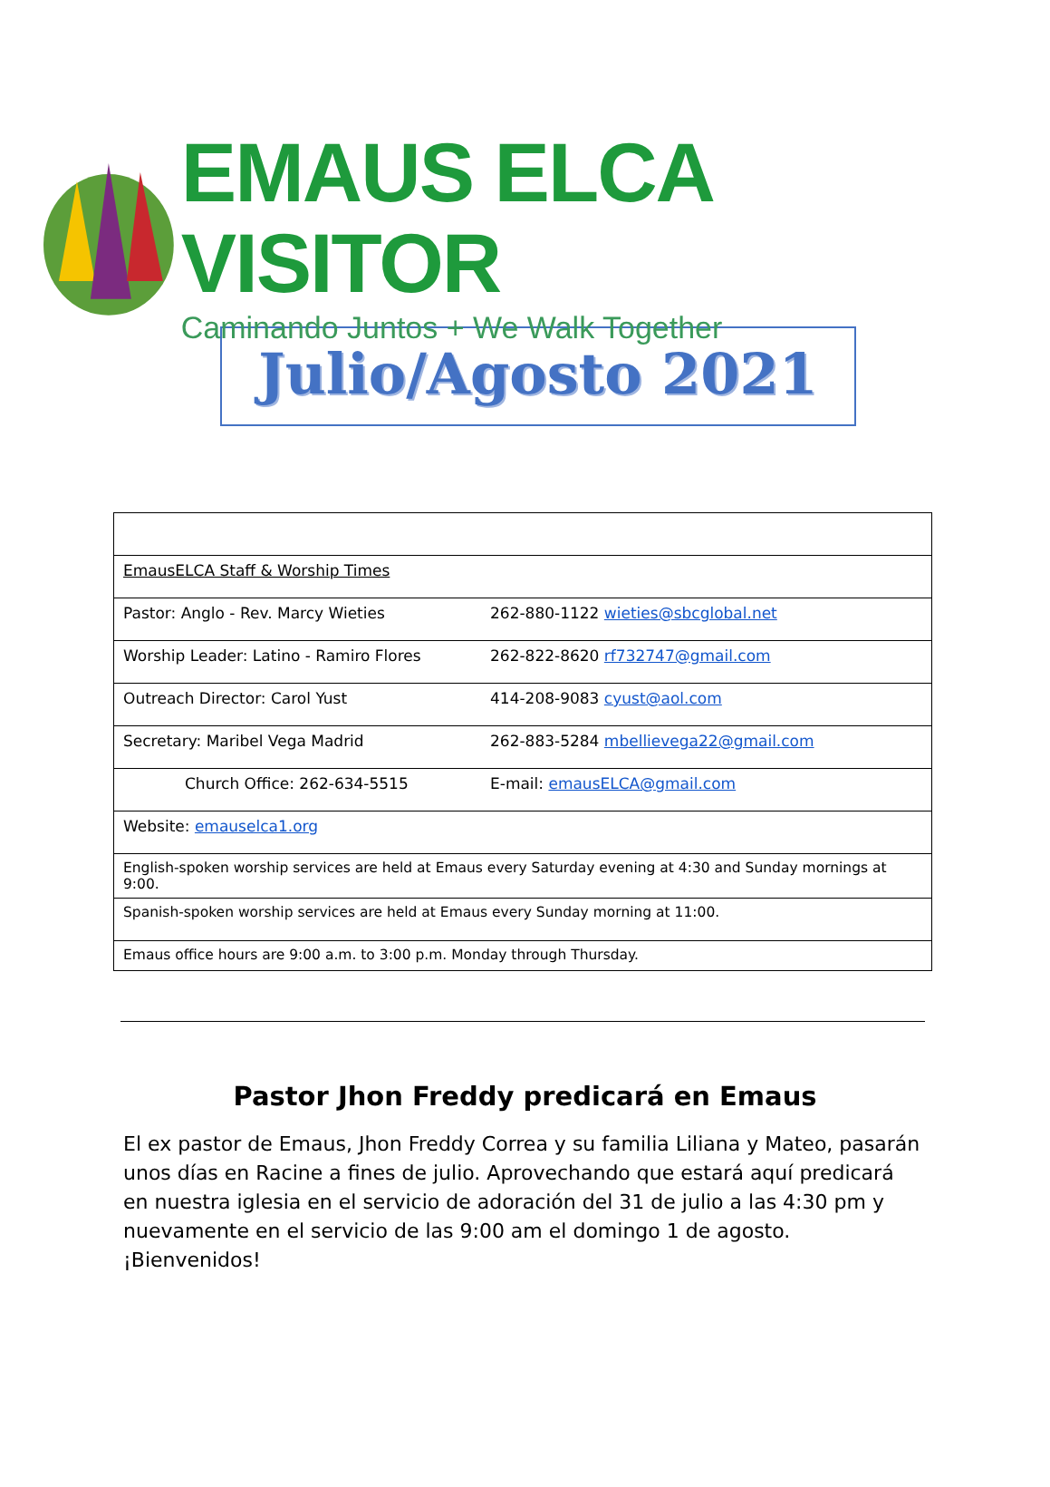EMAUS ELCA VISITOR
Caminando Juntos + We Walk Together
Julio/Agosto 2021
| EmausELCA Staff & Worship Times | |
| Pastor: Anglo - Rev. Marcy Wieties | 262-880-1122 wieties@sbcglobal.net |
| Worship Leader: Latino - Ramiro Flores | 262-822-8620 rf732747@gmail.com |
| Outreach Director: Carol Yust | 414-208-9083 cyust@aol.com |
| Secretary: Maribel Vega Madrid | 262-883-5284 mbellievega22@gmail.com |
| Church Office: 262-634-5515 | E-mail: emausELCA@gmail.com |
| Website: emauselca1.org | |
| English-spoken worship services are held at Emaus every Saturday evening at 4:30 and Sunday mornings at 9:00. | |
| Spanish-spoken worship services are held at Emaus every Sunday morning at 11:00. | |
| Emaus office hours are 9:00 a.m. to 3:00 p.m. Monday through Thursday. | |
Pastor Jhon Freddy predicará en Emaus
El ex pastor de Emaus, Jhon Freddy Correa y su familia Liliana y Mateo, pasarán unos días en Racine a fines de julio. Aprovechando que estará aquí predicará en nuestra iglesia en el servicio de adoración del 31 de julio a las 4:30 pm y nuevamente en el servicio de las 9:00 am el domingo 1 de agosto. ¡Bienvenidos!